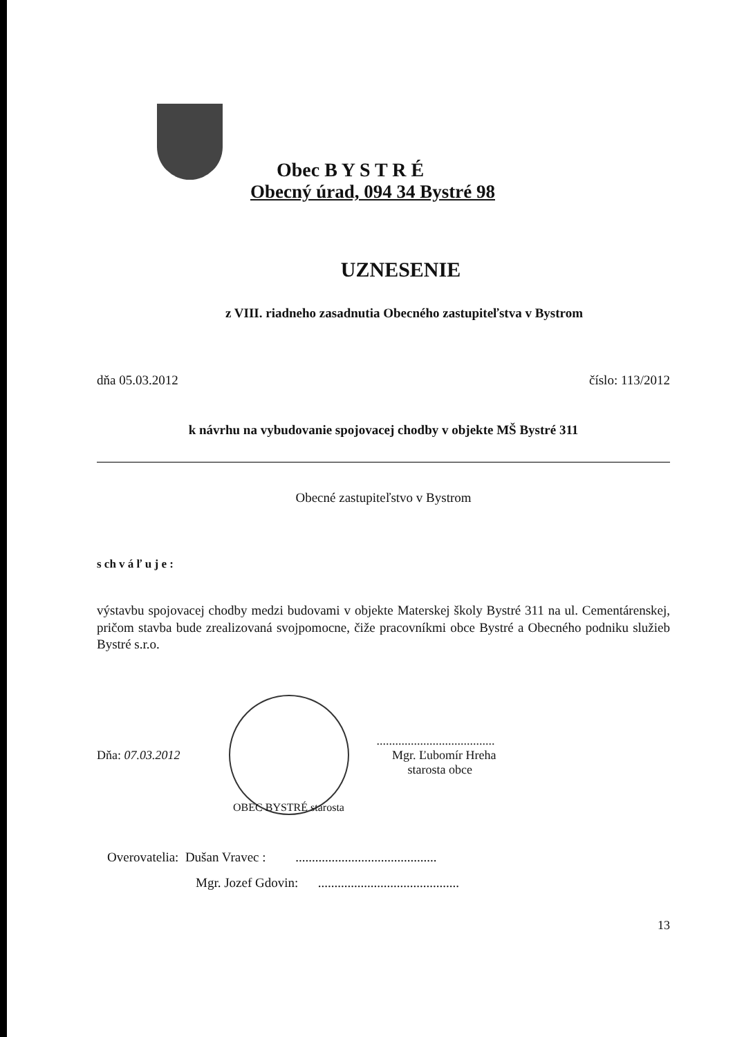Obec B Y S T R É
Obecný úrad, 094 34 Bystré 98
UZNESENIE
z VIII. riadneho zasadnutia Obecného zastupiteľstva v Bystrom
dňa 05.03.2012 číslo: 113/2012
k návrhu na vybudovanie spojovacej chodby v objekte MŠ Bystré 311
Obecné zastupiteľstvo v Bystrom
s ch v á ľ u j e :
výstavbu spojovacej chodby medzi budovami v objekte Materskej školy Bystré 311 na ul. Cementárenskej, pričom stavba bude zrealizovaná svojpomocne, čiže pracovníkmi obce Bystré a Obecného podniku služieb Bystré s.r.o.
Dňa: 07.03.2012
OBEC BYSTRÉ starosta
......................................
Mgr. Ľubomír Hreha
starosta obce
Overovatelia: Dušan Vravec : ...........................................
Mgr. Jozef Gdovin: ...........................................
13